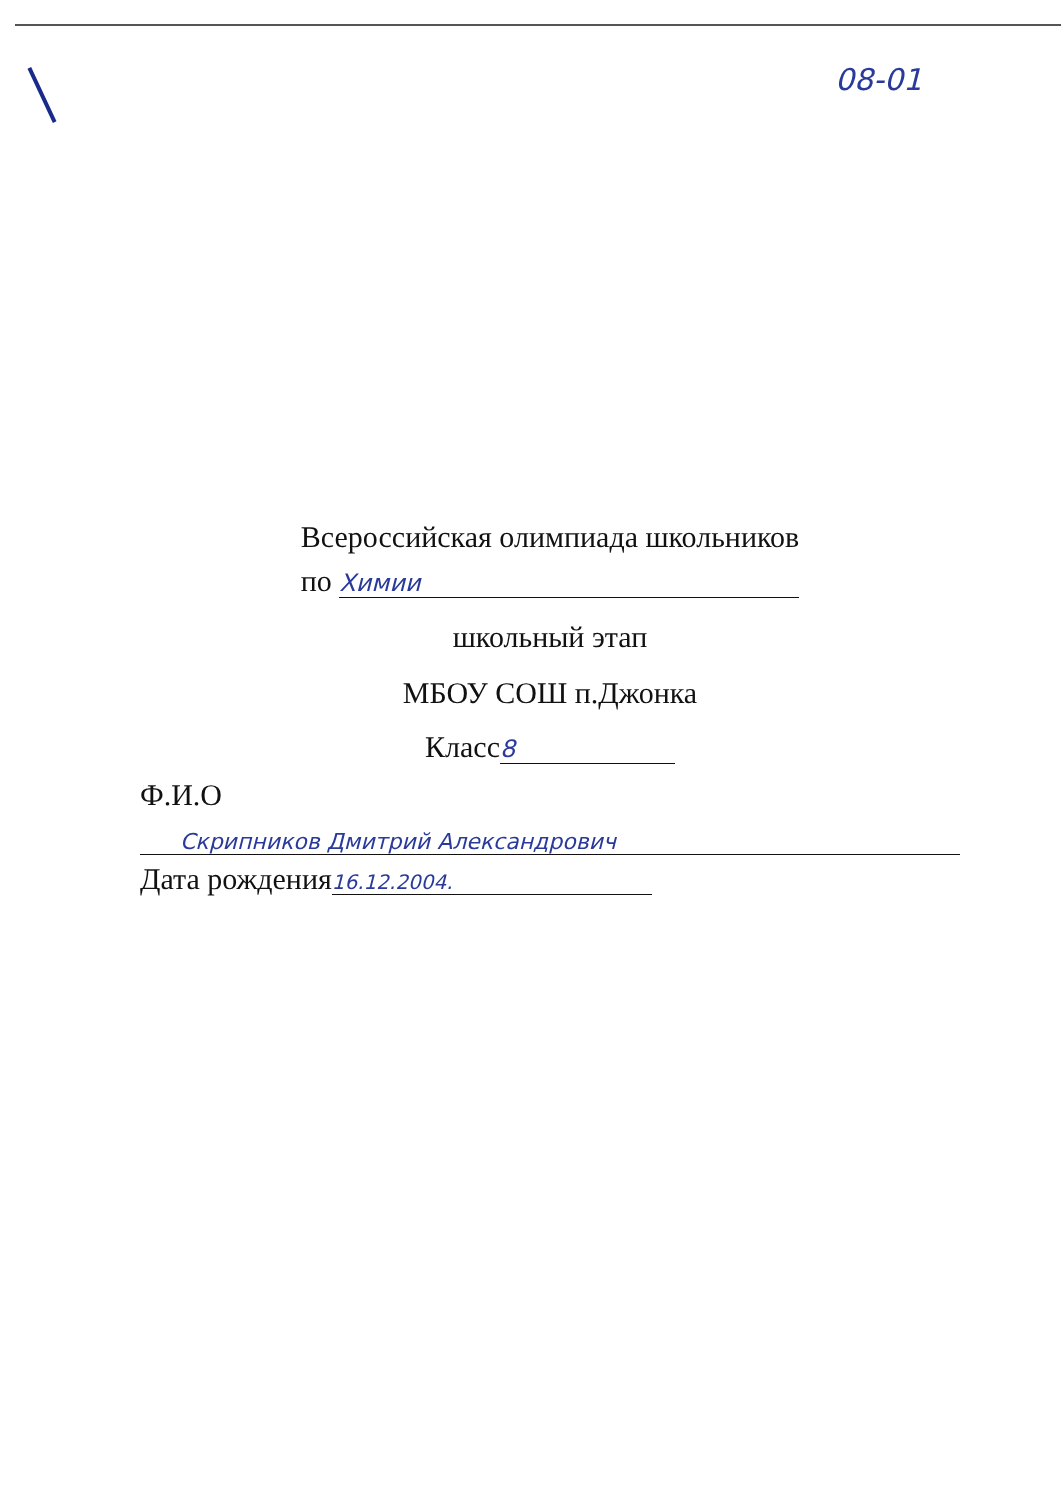08-01
Всероссийская олимпиада школьников
по Химии
школьный этап
МБОУ СОШ п.Джонка
Класс 8
Ф.И.О
Скрипников Дмитрий Александрович
Дата рождения 16.12.2004.